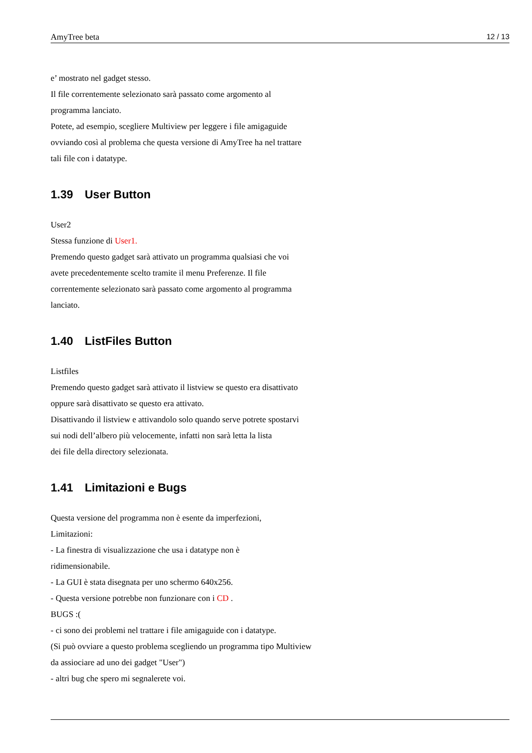AmyTree beta 12 / 13
e’ mostrato nel gadget stesso.
Il file correntemente selezionato sarà passato come argomento al
programma lanciato.
Potete, ad esempio, scegliere Multiview per leggere i file amigaguide
ovviando così al problema che questa versione di AmyTree ha nel trattare
tali file con i datatype.
1.39 User Button
User2
Stessa funzione di User1.
Premendo questo gadget sarà attivato un programma qualsiasi che voi
avete precedentemente scelto tramite il menu Preferenze. Il file
correntemente selezionato sarà passato come argomento al programma
lanciato.
1.40 ListFiles Button
Listfiles
Premendo questo gadget sarà attivato il listview se questo era disattivato
oppure sarà disattivato se questo era attivato.
Disattivando il listview e attivandolo solo quando serve potrete spostarvi
sui nodi dell’albero più velocemente, infatti non sarà letta la lista
dei file della directory selezionata.
1.41 Limitazioni e Bugs
Questa versione del programma non è esente da imperfezioni,
Limitazioni:
- La finestra di visualizzazione che usa i datatype non è
ridimensionabile.
- La GUI è stata disegnata per uno schermo 640x256.
- Questa versione potrebbe non funzionare con i CD .
BUGS :(
- ci sono dei problemi nel trattare i file amigaguide con i datatype.
(Si può ovviare a questo problema scegliendo un programma tipo Multiview
da assiociare ad uno dei gadget "User")
- altri bug che spero mi segnalerete voi.